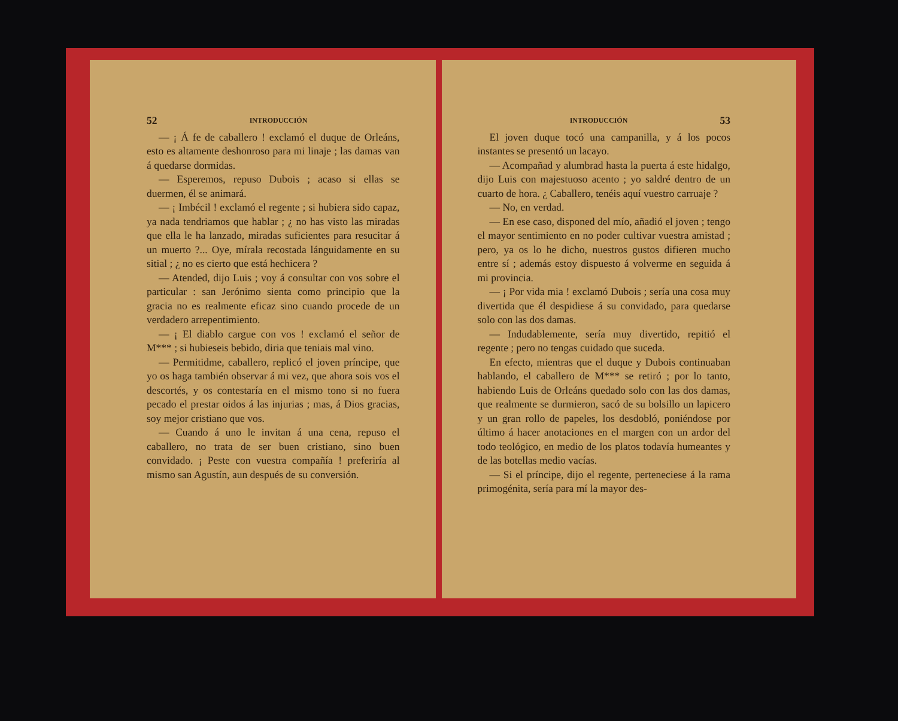52 INTRODUCCIÓN
— ¡ Á fe de caballero ! exclamó el duque de Orleáns, esto es altamente deshonroso para mi linaje ; las damas van á quedarse dormidas.
— Esperemos, repuso Dubois ; acaso si ellas se duermen, él se animará.
— ¡ Imbécil ! exclamó el regente ; si hubiera sido capaz, ya nada tendriamos que hablar ; ¿ no has visto las miradas que ella le ha lanzado, miradas suficientes para resucitar á un muerto ?... Oye, mírala recostada lánguidamente en su sitial ; ¿ no es cierto que está hechicera ?
— Atended, dijo Luis ; voy á consultar con vos sobre el particular : san Jerónimo sienta como principio que la gracia no es realmente eficaz sino cuando procede de un verdadero arrepentimiento.
— ¡ El diablo cargue con vos ! exclamó el señor de M*** ; si hubieseis bebido, diria que teniais mal vino.
— Permitidme, caballero, replicó el joven príncipe, que yo os haga también observar á mi vez, que ahora sois vos el descortés, y os contestaría en el mismo tono si no fuera pecado el prestar oidos á las injurias ; mas, á Dios gracias, soy mejor cristiano que vos.
— Cuando á uno le invitan á una cena, repuso el caballero, no trata de ser buen cristiano, sino buen convidado. ¡ Peste con vuestra compañía ! preferiría al mismo san Agustín, aun después de su conversión.
INTRODUCCIÓN 53
El joven duque tocó una campanilla, y á los pocos instantes se presentó un lacayo.
— Acompañad y alumbrad hasta la puerta á este hidalgo, dijo Luis con majestuoso acento ; yo saldré dentro de un cuarto de hora. ¿ Caballero, tenéis aquí vuestro carruaje ?
— No, en verdad.
— En ese caso, disponed del mío, añadió el joven ; tengo el mayor sentimiento en no poder cultivar vuestra amistad ; pero, ya os lo he dicho, nuestros gustos difieren mucho entre sí ; además estoy dispuesto á volverme en seguida á mi provincia.
— ¡ Por vida mia ! exclamó Dubois ; sería una cosa muy divertida que él despidiese á su convidado, para quedarse solo con las dos damas.
— Indudablemente, sería muy divertido, repitió el regente ; pero no tengas cuidado que suceda.
En efecto, mientras que el duque y Dubois continuaban hablando, el caballero de M*** se retiró ; por lo tanto, habiendo Luis de Orleáns quedado solo con las dos damas, que realmente se durmieron, sacó de su bolsillo un lapicero y un gran rollo de papeles, los desdobló, poniéndose por último á hacer anotaciones en el margen con un ardor del todo teológico, en medio de los platos todavía humeantes y de las botellas medio vacías.
— Si el príncipe, dijo el regente, perteneciese á la rama primogénita, sería para mí la mayor des-